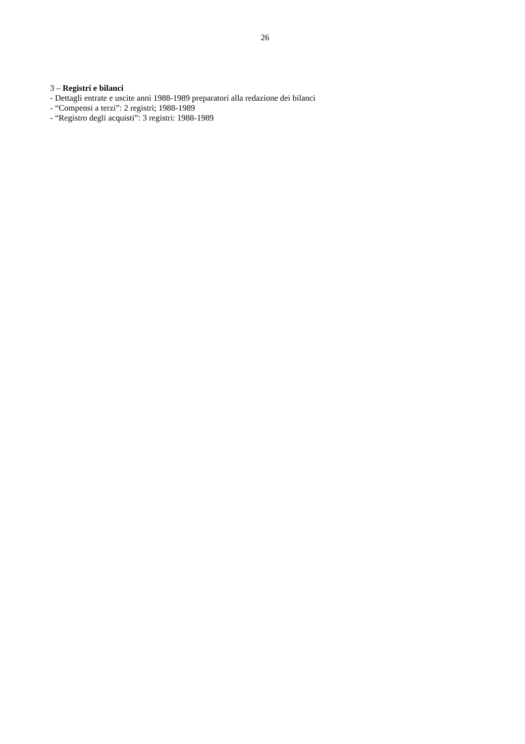26
3 – Registri e bilanci
- Dettagli entrate e uscite anni 1988-1989 preparatori alla redazione dei bilanci
- “Compensi a terzi”: 2 registri; 1988-1989
- “Registro degli acquisti”: 3 registri: 1988-1989